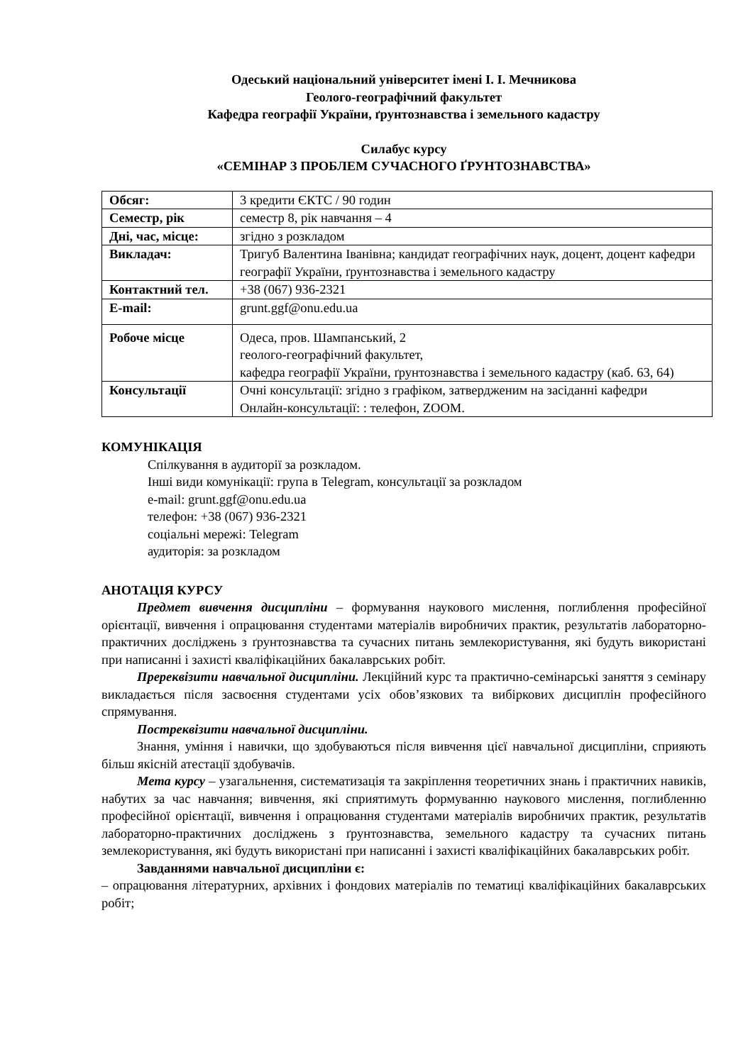Одеський національний університет імені І. І. Мечникова
Геолого-географічний факультет
Кафедра географії України, ґрунтознавства і земельного кадастру
Силабус курсу
«СЕМІНАР З ПРОБЛЕМ СУЧАСНОГО ҐРУНТОЗНАВСТВА»
| Обсяг: | 3 кредити ЄКТС / 90 годин |
| Семестр, рік | семестр 8, рік навчання – 4 |
| Дні, час, місце: | згідно з розкладом |
| Викладач: | Тригуб Валентина Іванівна; кандидат географічних наук, доцент, доцент кафедри географії України, ґрунтознавства і земельного кадастру |
| Контактний тел. | +38 (067) 936-2321 |
| E-mail: | grunt.ggf@onu.edu.ua |
| Робоче місце | Одеса, пров. Шампанський, 2 геолого-географічний факультет, кафедра географії України, ґрунтознавства і земельного кадастру (каб. 63, 64) |
| Консультації | Очні консультації: згідно з графіком, затвердженим на засіданні кафедри Онлайн-консультації: : телефон, ZOOM. |
КОМУНІКАЦІЯ
Спілкування в аудиторії за розкладом.
Інші види комунікації: група в Telegram, консультації за розкладом
e-mail: grunt.ggf@onu.edu.ua
телефон: +38 (067) 936-2321
соціальні мережі: Telegram
аудиторія: за розкладом
АНОТАЦІЯ КУРСУ
Предмет вивчення дисципліни – формування наукового мислення, поглиблення професійної орієнтації, вивчення і опрацювання студентами матеріалів виробничих практик, результатів лабораторно-практичних досліджень з ґрунтознавства та сучасних питань землекористування, які будуть використані при написанні і захисті кваліфікаційних бакалаврських робіт.
Пререквізити навчальної дисципліни. Лекційний курс та практично-семінарські заняття з семінару викладається після засвоєння студентами усіх обов’язкових та вибіркових дисциплін професійного спрямування.
Постреквізити навчальної дисципліни.
Знання, уміння і навички, що здобуваються після вивчення цієї навчальної дисципліни, сприяють більш якісній атестації здобувачів.
Мета курсу – узагальнення, систематизація та закріплення теоретичних знань і практичних навиків, набутих за час навчання; вивчення, які сприятимуть формуванню наукового мислення, поглибленню професійної орієнтації, вивчення і опрацювання студентами матеріалів виробничих практик, результатів лабораторно-практичних досліджень з ґрунтознавства, земельного кадастру та сучасних питань землекористування, які будуть використані при написанні і захисті кваліфікаційних бакалаврських робіт.
Завданнями навчальної дисципліни є:
– опрацювання літературних, архівних і фондових матеріалів по тематиці кваліфікаційних бакалаврських робіт;